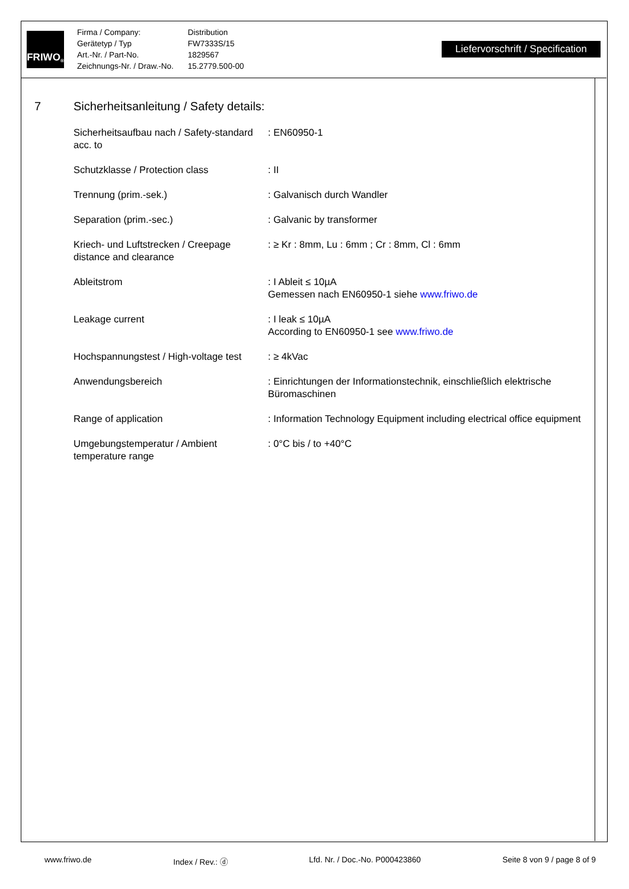FRIWO<sup>®</sup>
| Firma / Company: | Distribution |
| Gerätetyp / Typ | FW7333S/15 |
| Art.-Nr. / Part-No. | 1829567 |
| Zeichnungs-Nr. / Draw.-No. | 15.2779.500-00 |
Liefervorschrift / Specification
7 Sicherheitsanleitung / Safety details:
| Sicherheitsaufbau nach / Safety-standard acc. to | : EN60950-1 |
| Schutzklasse / Protection class | : II |
| Trennung (prim.-sek.) | : Galvanisch durch Wandler |
| Separation (prim.-sec.) | : Galvanic by transformer |
| Kriech- und Luftstrecken / Creepage distance and clearance | : ≥ Kr : 8mm, Lu : 6mm ; Cr : 8mm, Cl : 6mm |
| Ableitstrom | : I Ableit ≤ 10µA Gemessen nach EN60950-1 siehe www.friwo.de |
| Leakage current | : I leak ≤ 10µA According to EN60950-1 see www.friwo.de |
| Hochspannungstest / High-voltage test | : ≥ 4kVac |
| Anwendungsbereich | : Einrichtungen der Informationstechnik, einschließlich elektrische Büromaschinen |
| Range of application | : Information Technology Equipment including electrical office equipment |
| Umgebungstemperatur / Ambient temperature range | : 0°C bis / to +40°C |
www.friwo.de Index / Rev.: ⓓ Lfd. Nr. / Doc.-No. P000423860 Seite 8 von 9 / page 8 of 9